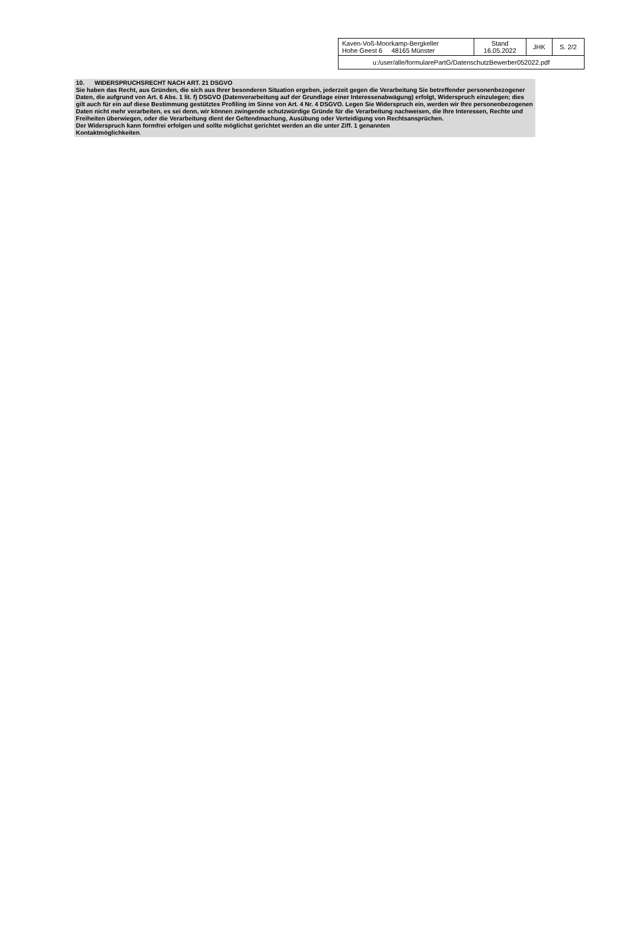| Kaven-Voß-Moorkamp-Bergkeller Hohe Geest 6 48165 Münster | Stand 16.05.2022 | JHK | S. 2/2 |
| u:/user/alle/formularePartG/DatenschutzBewerber052022.pdf | | | |
10. WIDERSPRUCHSRECHT NACH ART. 21 DSGVO
Sie haben das Recht, aus Gründen, die sich aus Ihrer besonderen Situation ergeben, jederzeit gegen die Verarbeitung Sie betreffender personenbezogener Daten, die aufgrund von Art. 6 Abs. 1 lit. f) DSGVO (Datenverarbeitung auf der Grundlage einer Interessenabwägung) erfolgt, Widerspruch einzulegen; dies gilt auch für ein auf diese Bestimmung gestütztes Profiling im Sinne von Art. 4 Nr. 4 DSGVO. Legen Sie Widerspruch ein, werden wir Ihre personenbezogenen Daten nicht mehr verarbeiten, es sei denn, wir können zwingende schutzwürdige Gründe für die Verarbeitung nachweisen, die Ihre Interessen, Rechte und Freiheiten überwiegen, oder die Verarbeitung dient der Geltendmachung, Ausübung oder Verteidigung von Rechtsansprüchen.
Der Widerspruch kann formfrei erfolgen und sollte möglichst gerichtet werden an die unter Ziff. 1 genannten
Kontaktmöglichkeiten.